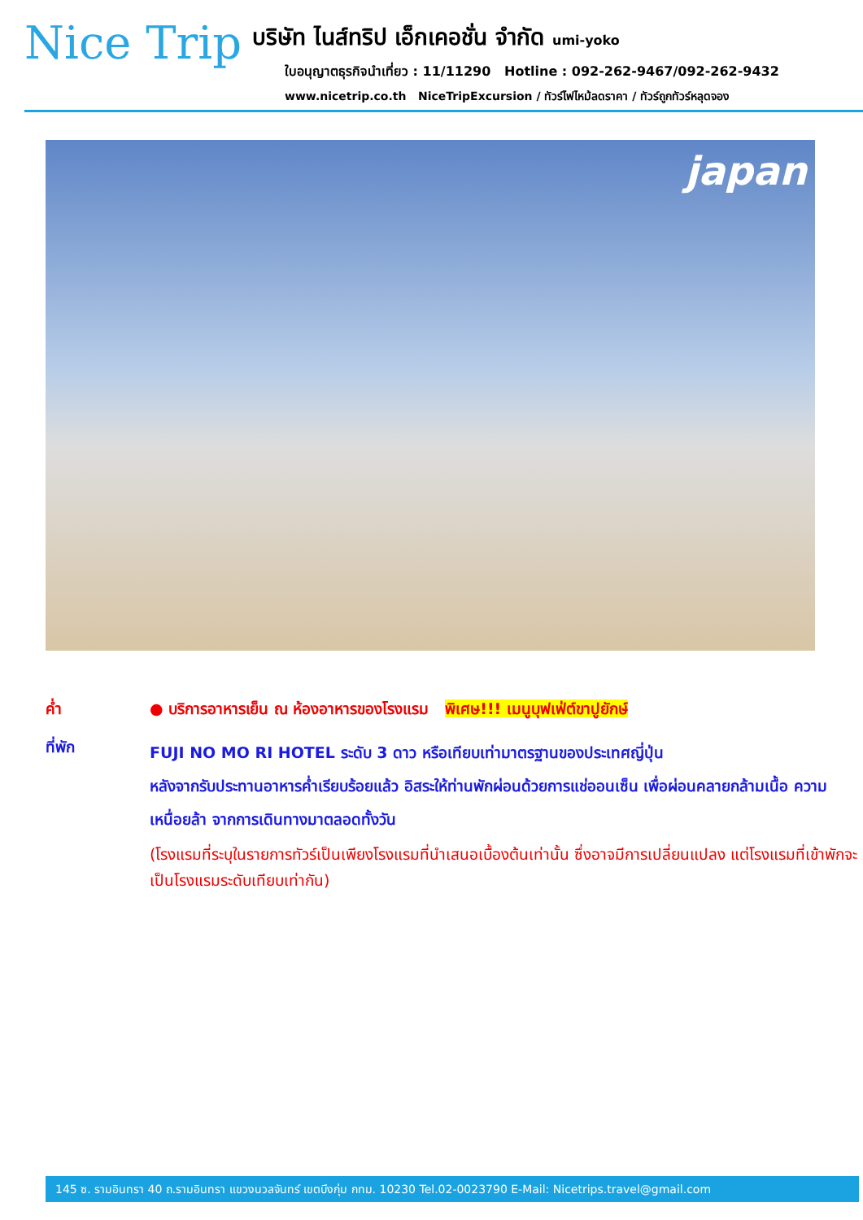Nice Trip
บริษัท ไนส์ทริป เอ็กเคอชั่น จำกัด umi-yoko
ใบอนุญาตธุรกิจนำเที่ยว : 11/11290 Hotline : 092-262-9467/092-262-9432
www.nicetrip.co.th NiceTripExcursion / ทัวร์ไฟไหม้ลดราคา / ทัวร์ถูกทัวร์หลุดจอง
japan
ค่ำ ● บริการอาหารเย็น ณ ห้องอาหารของโรงแรม พิเศษ!!! เมนูบุฟเฟ่ต์ขาปูยักษ์
ที่พัก
FUJI NO MO RI HOTEL ระดับ 3 ดาว หรือเทียบเท่ามาตรฐานของประเทศญี่ปุ่น
หลังจากรับประทานอาหารค่ำเรียบร้อยแล้ว อิสระให้ท่านพักผ่อนด้วยการแช่ออนเซ็น เพื่อผ่อนคลายกล้ามเนื้อ ความเหนื่อยล้า จากการเดินทางมาตลอดทั้งวัน
(โรงแรมที่ระบุในรายการทัวร์เป็นเพียงโรงแรมที่นำเสนอเบื้องต้นเท่านั้น ซึ่งอาจมีการเปลี่ยนแปลง แต่โรงแรมที่เข้าพักจะเป็นโรงแรมระดับเทียบเท่ากัน)
145 ซ. รามอินทรา 40 ถ.รามอินทรา แขวงนวลจันทร์ เขตบึงกุ่ม กทม. 10230 Tel.02-0023790 E-Mail: Nicetrips.travel@gmail.com